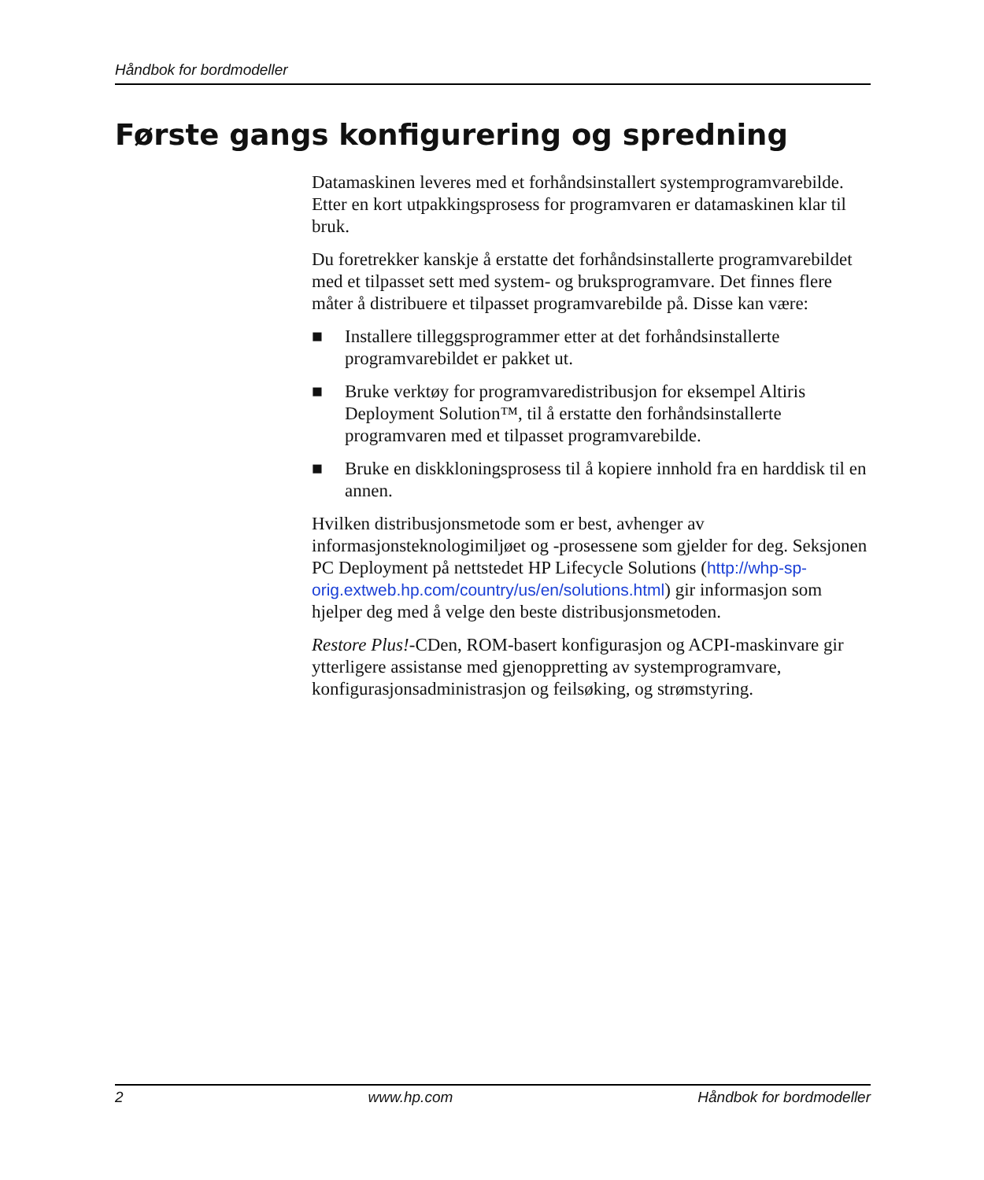Håndbok for bordmodeller
Første gangs konfigurering og spredning
Datamaskinen leveres med et forhåndsinstallert systemprogramvarebilde. Etter en kort utpakkingsprosess for programvaren er datamaskinen klar til bruk.
Du foretrekker kanskje å erstatte det forhåndsinstallerte programvarebildet med et tilpasset sett med system- og bruksprogramvare. Det finnes flere måter å distribuere et tilpasset programvarebilde på. Disse kan være:
■ Installere tilleggsprogrammer etter at det forhåndsinstallerte programvarebildet er pakket ut.
■ Bruke verktøy for programvaredistribusjon for eksempel Altiris Deployment Solution™, til å erstatte den forhåndsinstallerte programvaren med et tilpasset programvarebilde.
■ Bruke en diskkloningsprosess til å kopiere innhold fra en harddisk til en annen.
Hvilken distribusjonsmetode som er best, avhenger av informasjonsteknologimiljøet og -prosessene som gjelder for deg. Seksjonen PC Deployment på nettstedet HP Lifecycle Solutions (http://whp-sp-orig.extweb.hp.com/country/us/en/solutions.html) gir informasjon som hjelper deg med å velge den beste distribusjonsmetoden.
Restore Plus!-CDen, ROM-basert konfigurasjon og ACPI-maskinvare gir ytterligere assistanse med gjenoppretting av systemprogramvare, konfigurasjonsadministrasjon og feilsøking, og strømstyring.
2 www.hp.com Håndbok for bordmodeller